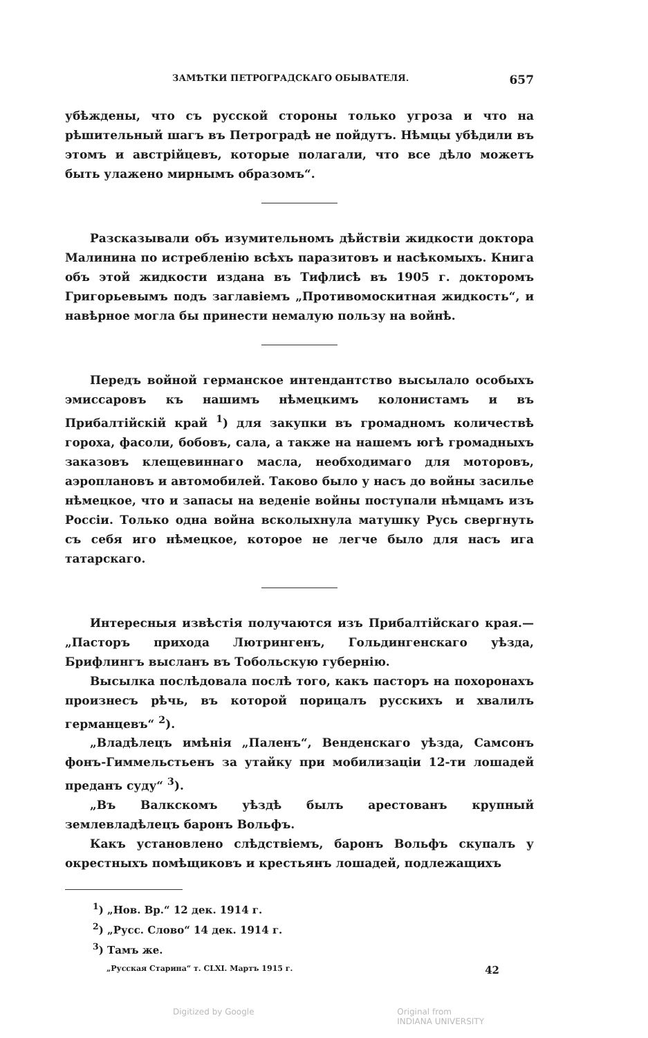ЗАМѢТКИ ПЕТРОГРАДСКАГО ОБЫВАТЕЛЯ. 657
убѣждены, что съ русской стороны только угроза и что на рѣшительный шагъ въ Петроградѣ не пойдутъ. Нѣмцы убѣдили въ этомъ и австрійцевъ, которые полагали, что все дѣло можетъ быть улажено мирнымъ образомъ“.
Разсказывали объ изумительномъ дѣйствіи жидкости доктора Малинина по истребленію всѣхъ паразитовъ и насѣкомыхъ. Книга объ этой жидкости издана въ Тифлисѣ въ 1905 г. докторомъ Григорьевымъ подъ заглавіемъ „Противомоскитная жидкость“, и навѣрное могла бы принести немалую пользу на войнѣ.
Передъ войной германское интендантство высылало особыхъ эмиссаровъ къ нашимъ нѣмецкимъ колонистамъ и въ Прибалтійскій край <sup>1</sup>) для закупки въ громадномъ количествѣ гороха, фасоли, бобовъ, сала, а также на нашемъ югѣ громадныхъ заказовъ клещевиннаго масла, необходимаго для моторовъ, аэроплановъ и автомобилей. Таково было у насъ до войны засилье нѣмецкое, что и запасы на веденіе войны поступали нѣмцамъ изъ Россіи. Только одна война всколыхнула матушку Русь свергнуть съ себя иго нѣмецкое, которое не легче было для насъ ига татарскаго.
Интересныя извѣстія получаются изъ Прибалтійскаго края.— „Пасторъ прихода Лютрингенъ, Гольдингенскаго уѣзда, Брифлингъ высланъ въ Тобольскую губернію.
Высылка послѣдовала послѣ того, какъ пасторъ на похоронахъ произнесъ рѣчь, въ которой порицалъ русскихъ и хвалилъ германцевъ“ <sup>2</sup>).
„Владѣлецъ имѣнія „Паленъ“, Венденскаго уѣзда, Самсонъ фонъ-Гиммельстьенъ за утайку при мобилизаціи 12-ти лошадей преданъ суду“ <sup>3</sup>).
„Въ Валкскомъ уѣздѣ былъ арестованъ крупный землевладѣлецъ баронъ Вольфъ.
Какъ установлено слѣдствіемъ, баронъ Вольфъ скупалъ у окрестныхъ помѣщиковъ и крестьянъ лошадей, подлежащихъ
<sup>1</sup>) „Нов. Вр.“ 12 дек. 1914 г.
<sup>2</sup>) „Русс. Слово“ 14 дек. 1914 г.
<sup>3</sup>) Тамъ же.
„Русская Старина“ т. CLXI. Мартъ 1915 г. 42
Digitized by Google Original from
INDIANA UNIVERSITY